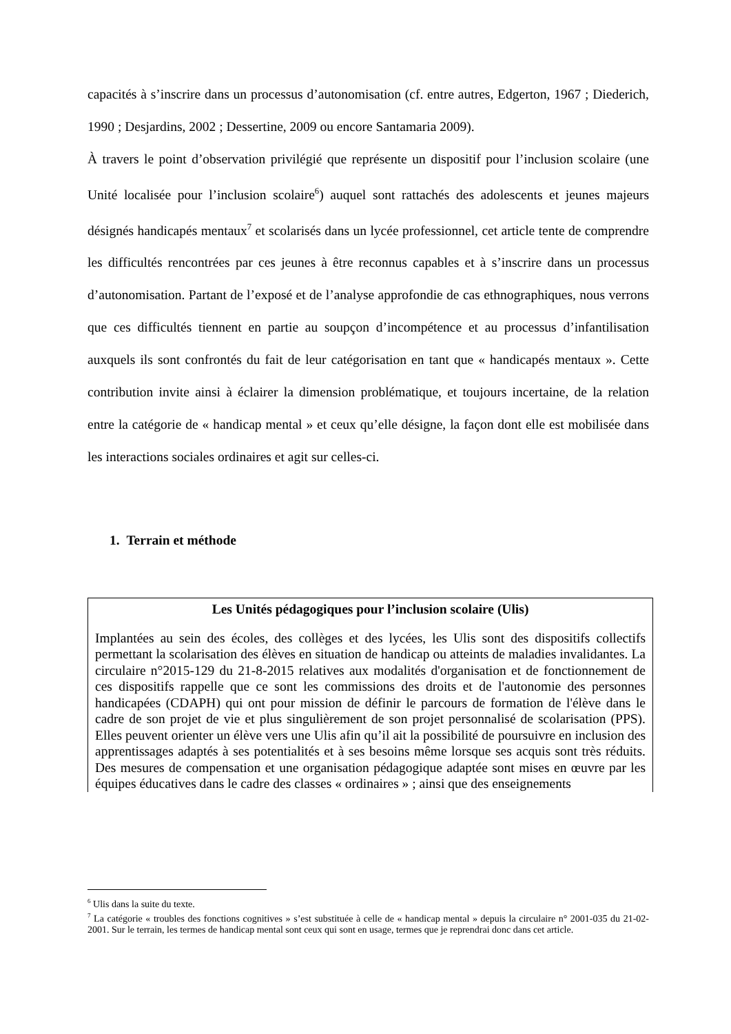capacités à s’inscrire dans un processus d’autonomisation (cf. entre autres, Edgerton, 1967 ; Diederich, 1990 ; Desjardins, 2002 ; Dessertine, 2009 ou encore Santamaria 2009).
À travers le point d’observation privilégié que représente un dispositif pour l’inclusion scolaire (une Unité localisée pour l’inclusion scolaire<sup>6</sup>) auquel sont rattachés des adolescents et jeunes majeurs désignés handicapés mentaux<sup>7</sup> et scolarisés dans un lycée professionnel, cet article tente de comprendre les difficultés rencontrées par ces jeunes à être reconnus capables et à s’inscrire dans un processus d’autonomisation. Partant de l’exposé et de l’analyse approfondie de cas ethnographiques, nous verrons que ces difficultés tiennent en partie au soupçon d’incompétence et au processus d’infantilisation auxquels ils sont confrontés du fait de leur catégorisation en tant que « handicapés mentaux ». Cette contribution invite ainsi à éclairer la dimension problématique, et toujours incertaine, de la relation entre la catégorie de « handicap mental » et ceux qu’elle désigne, la façon dont elle est mobilisée dans les interactions sociales ordinaires et agit sur celles-ci.
1. Terrain et méthode
Les Unités pédagogiques pour l’inclusion scolaire (Ulis)
Implantées au sein des écoles, des collèges et des lycées, les Ulis sont des dispositifs collectifs permettant la scolarisation des élèves en situation de handicap ou atteints de maladies invalidantes. La circulaire n°2015-129 du 21-8-2015 relatives aux modalités d'organisation et de fonctionnement de ces dispositifs rappelle que ce sont les commissions des droits et de l'autonomie des personnes handicapées (CDAPH) qui ont pour mission de définir le parcours de formation de l'élève dans le cadre de son projet de vie et plus singulièrement de son projet personnalisé de scolarisation (PPS). Elles peuvent orienter un élève vers une Ulis afin qu’il ait la possibilité de poursuivre en inclusion des apprentissages adaptés à ses potentialités et à ses besoins même lorsque ses acquis sont très réduits. Des mesures de compensation et une organisation pédagogique adaptée sont mises en œuvre par les équipes éducatives dans le cadre des classes « ordinaires » ; ainsi que des enseignements
<sup>6</sup> Ulis dans la suite du texte.
<sup>7</sup> La catégorie « troubles des fonctions cognitives » s’est substituée à celle de « handicap mental » depuis la circulaire n° 2001-035 du 21-02-2001. Sur le terrain, les termes de handicap mental sont ceux qui sont en usage, termes que je reprendrai donc dans cet article.